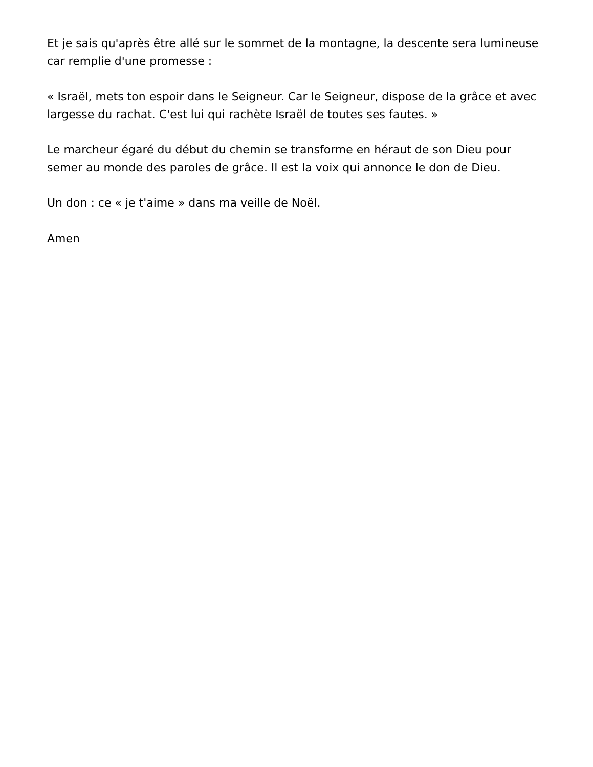Et je sais qu'après être allé sur le sommet de la montagne, la descente sera lumineuse car remplie d'une promesse :
« Israël, mets ton espoir dans le Seigneur. Car le Seigneur, dispose de la grâce et avec largesse du rachat. C'est lui qui rachète Israël de toutes ses fautes. »
Le marcheur égaré du début du chemin se transforme en héraut de son Dieu pour semer au monde des paroles de grâce. Il est la voix qui annonce le don de Dieu.
Un don : ce « je t'aime » dans ma veille de Noël.
Amen